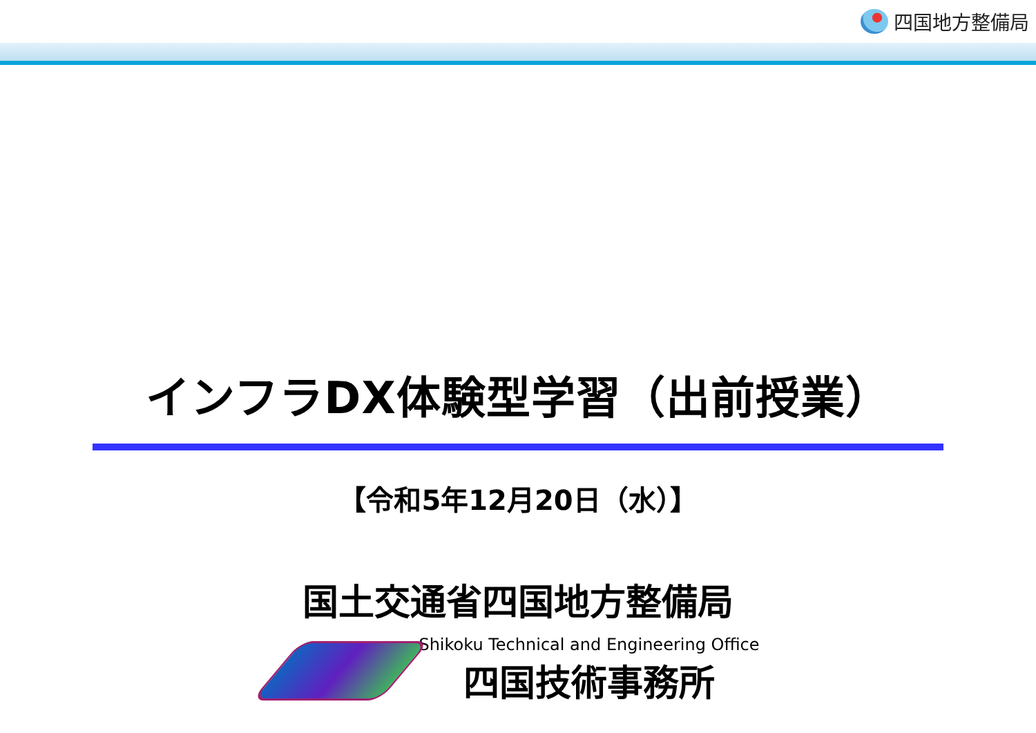四国地方整備局
インフラDX体験型学習（出前授業）
【令和5年12月20日（水）】
国土交通省四国地方整備局
Shikoku Technical and Engineering Office
四国技術事務所